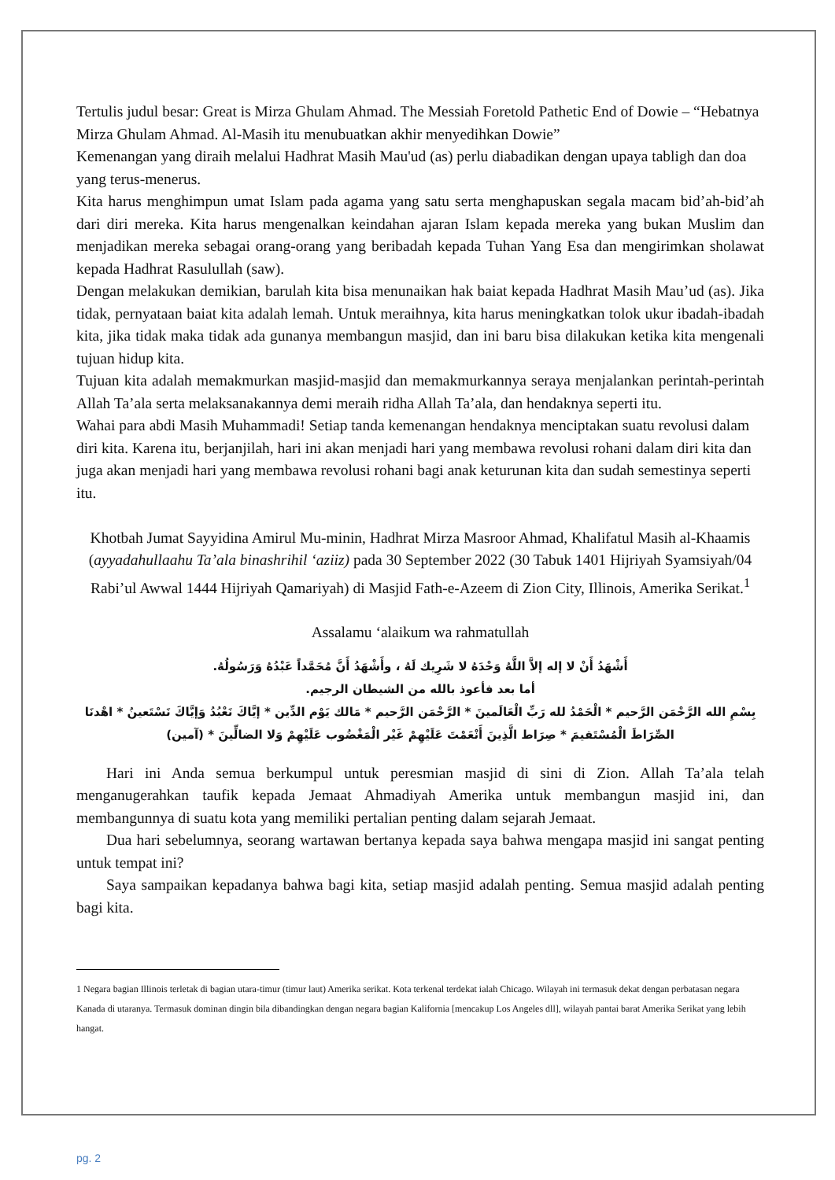Tertulis judul besar: Great is Mirza Ghulam Ahmad. The Messiah Foretold Pathetic End of Dowie – “Hebatnya Mirza Ghulam Ahmad. Al-Masih itu menubuatkan akhir menyedihkan Dowie”
Kemenangan yang diraih melalui Hadhrat Masih Mau'ud (as) perlu diabadikan dengan upaya tabligh dan doa yang terus-menerus.
Kita harus menghimpun umat Islam pada agama yang satu serta menghapuskan segala macam bid’ah-bid’ah dari diri mereka. Kita harus mengenalkan keindahan ajaran Islam kepada mereka yang bukan Muslim dan menjadikan mereka sebagai orang-orang yang beribadah kepada Tuhan Yang Esa dan mengirimkan sholawat kepada Hadhrat Rasulullah (saw).
Dengan melakukan demikian, barulah kita bisa menunaikan hak baiat kepada Hadhrat Masih Mau’ud (as). Jika tidak, pernyataan baiat kita adalah lemah. Untuk meraihnya, kita harus meningkatkan tolok ukur ibadah-ibadah kita, jika tidak maka tidak ada gunanya membangun masjid, dan ini baru bisa dilakukan ketika kita mengenali tujuan hidup kita.
Tujuan kita adalah memakmurkan masjid-masjid dan memakmurkannya seraya menjalankan perintah-perintah Allah Ta’ala serta melaksanakannya demi meraih ridha Allah Ta’ala, dan hendaknya seperti itu.
Wahai para abdi Masih Muhammadi! Setiap tanda kemenangan hendaknya menciptakan suatu revolusi dalam diri kita. Karena itu, berjanjilah, hari ini akan menjadi hari yang membawa revolusi rohani dalam diri kita dan juga akan menjadi hari yang membawa revolusi rohani bagi anak keturunan kita dan sudah semestinya seperti itu.
Khotbah Jumat Sayyidina Amirul Mu-minin, Hadhrat Mirza Masroor Ahmad, Khalifatul Masih al-Khaamis (ayyadahullaahu Ta’ala binashrihil ‘aziiz) pada 30 September 2022 (30 Tabuk 1401 Hijriyah Syamsiyah/04 Rabi’ul Awwal 1444 Hijriyah Qamariyah) di Masjid Fath-e-Azeem di Zion City, Illinois, Amerika Serikat.<sup>1</sup>
Assalamu ‘alaikum wa rahmatullah
أَشْهَدُ أَنْ لا إله إلاَّ اللَّهُ وَحْدَهُ لا شَرِيك لَهُ ، وأَشْهَدُ أَنَّ مُحَمَّداً عَبْدُهُ وَرَسُولُهُ.
أما بعد فأعوذ بالله من الشيطان الرجيم.
بِسْمِ الله الرَّحْمَن الرَّحيم * الْحَمْدُ لله رَبِّ الْعَالَمينَ * الرَّحْمَن الرَّحيم * مَالك يَوْم الدِّين * إيَّاكَ نَعْبُدُ وَإيَّاكَ نَسْتَعينُ * اهْدنَا الصِّرَاطَ الْمُسْتَقيمَ * صِرَاط الَّذِينَ أَنْعَمْتَ عَلَيْهِمْ غَيْر الْمَغْضُوب عَلَيْهِمْ وَلا الضالِّينَ * (آمين)
Hari ini Anda semua berkumpul untuk peresmian masjid di sini di Zion. Allah Ta’ala telah menganugerahkan taufik kepada Jemaat Ahmadiyah Amerika untuk membangun masjid ini, dan membangunnya di suatu kota yang memiliki pertalian penting dalam sejarah Jemaat.
Dua hari sebelumnya, seorang wartawan bertanya kepada saya bahwa mengapa masjid ini sangat penting untuk tempat ini?
Saya sampaikan kepadanya bahwa bagi kita, setiap masjid adalah penting. Semua masjid adalah penting bagi kita.
1 Negara bagian Illinois terletak di bagian utara-timur (timur laut) Amerika serikat. Kota terkenal terdekat ialah Chicago. Wilayah ini termasuk dekat dengan perbatasan negara Kanada di utaranya. Termasuk dominan dingin bila dibandingkan dengan negara bagian Kalifornia [mencakup Los Angeles dll], wilayah pantai barat Amerika Serikat yang lebih hangat.
pg. 2